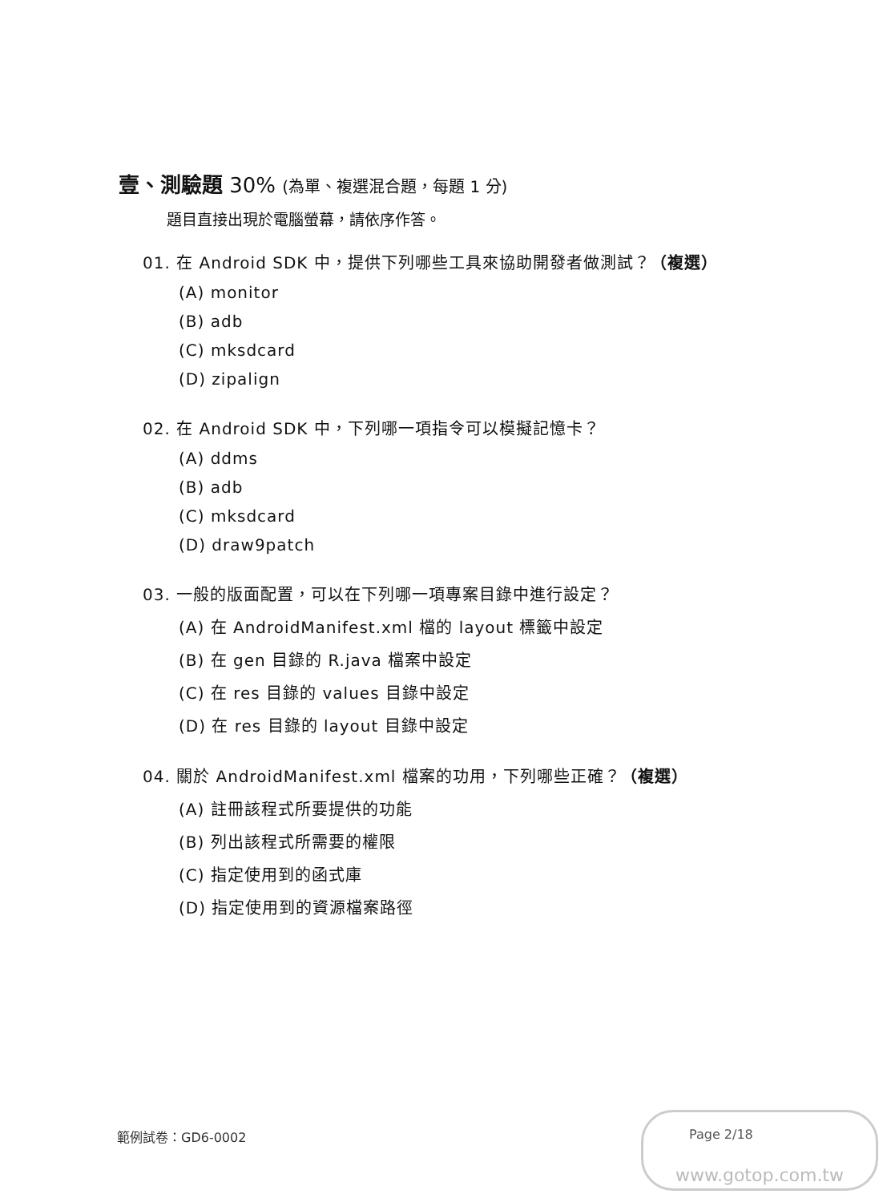壹、測驗題 30% (為單、複選混合題，每題 1 分)
題目直接出現於電腦螢幕，請依序作答。
01. 在 Android SDK 中，提供下列哪些工具來協助開發者做測試？（複選）
(A) monitor
(B) adb
(C) mksdcard
(D) zipalign
02. 在 Android SDK 中，下列哪一項指令可以模擬記憶卡？
(A) ddms
(B) adb
(C) mksdcard
(D) draw9patch
03. 一般的版面配置，可以在下列哪一項專案目錄中進行設定？
(A) 在 AndroidManifest.xml 檔的 layout 標籤中設定
(B) 在 gen 目錄的 R.java 檔案中設定
(C) 在 res 目錄的 values 目錄中設定
(D) 在 res 目錄的 layout 目錄中設定
04. 關於 AndroidManifest.xml 檔案的功用，下列哪些正確？（複選）
(A) 註冊該程式所要提供的功能
(B) 列出該程式所需要的權限
(C) 指定使用到的函式庫
(D) 指定使用到的資源檔案路徑
範例試卷：GD6-0002
www.gotop.com.tw
Page 2/18